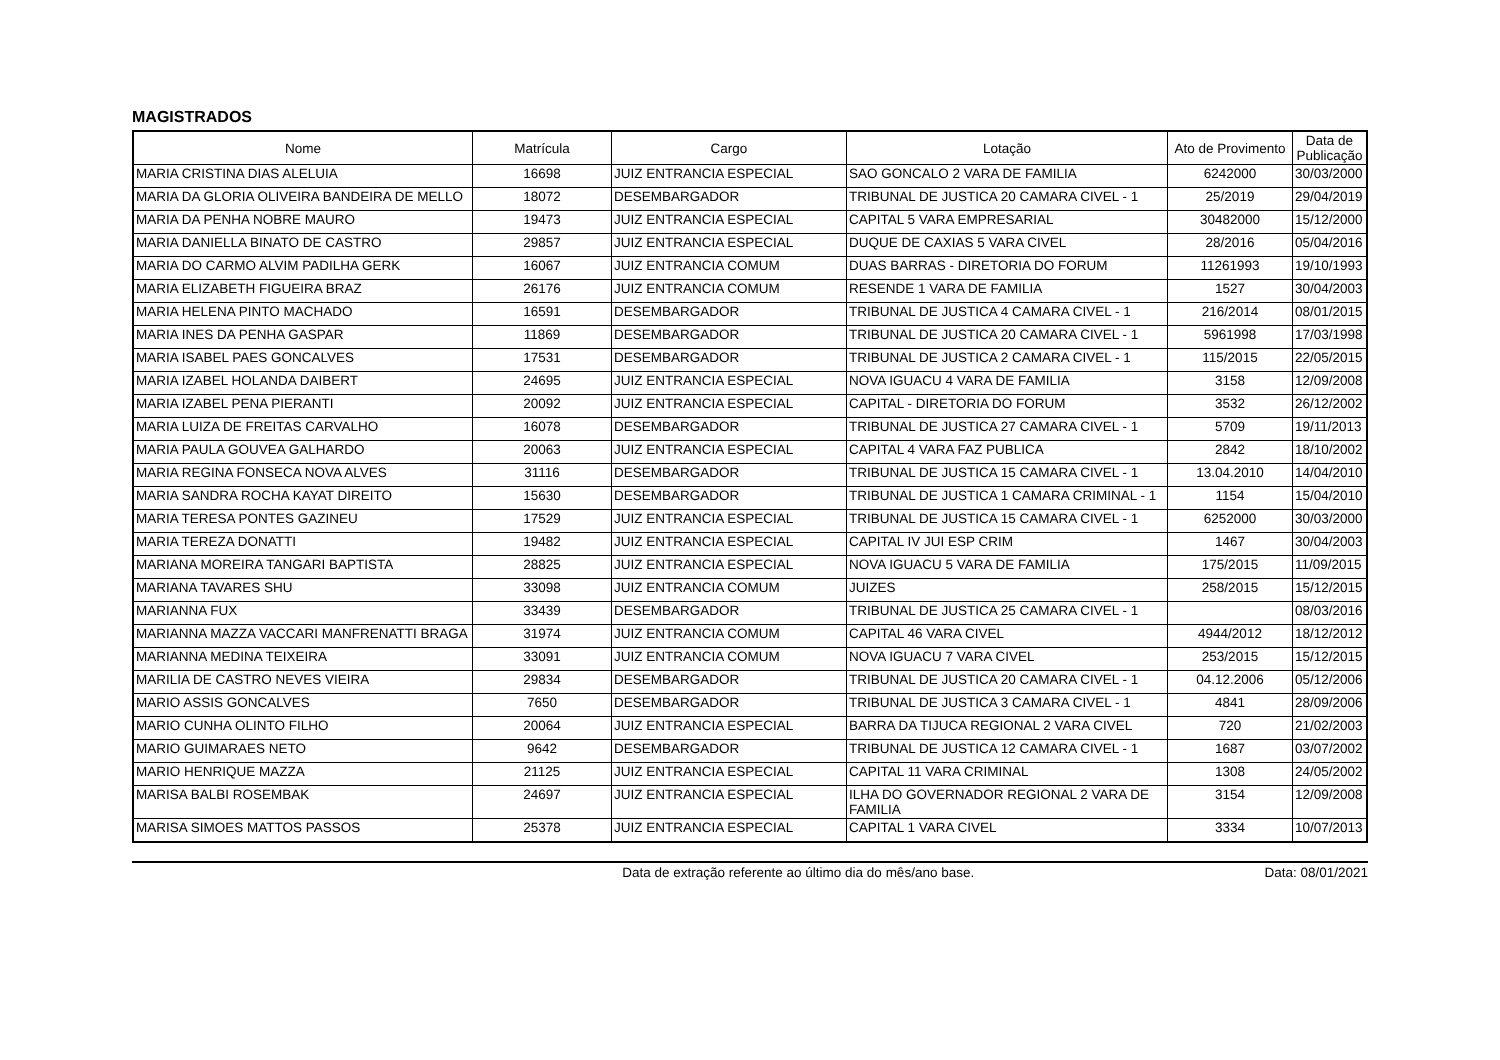MAGISTRADOS
| Nome | Matrícula | Cargo | Lotação | Ato de Provimento | Data de Publicação |
| --- | --- | --- | --- | --- | --- |
| MARIA CRISTINA DIAS ALELUIA | 16698 | JUIZ ENTRANCIA ESPECIAL | SAO GONCALO 2 VARA DE FAMILIA | 6242000 | 30/03/2000 |
| MARIA DA GLORIA OLIVEIRA BANDEIRA DE MELLO | 18072 | DESEMBARGADOR | TRIBUNAL DE JUSTICA 20 CAMARA CIVEL - 1 | 25/2019 | 29/04/2019 |
| MARIA DA PENHA NOBRE MAURO | 19473 | JUIZ ENTRANCIA ESPECIAL | CAPITAL 5 VARA EMPRESARIAL | 30482000 | 15/12/2000 |
| MARIA DANIELLA BINATO DE CASTRO | 29857 | JUIZ ENTRANCIA ESPECIAL | DUQUE DE CAXIAS 5 VARA CIVEL | 28/2016 | 05/04/2016 |
| MARIA DO CARMO ALVIM PADILHA GERK | 16067 | JUIZ ENTRANCIA COMUM | DUAS BARRAS - DIRETORIA DO FORUM | 11261993 | 19/10/1993 |
| MARIA ELIZABETH FIGUEIRA BRAZ | 26176 | JUIZ ENTRANCIA COMUM | RESENDE 1 VARA DE FAMILIA | 1527 | 30/04/2003 |
| MARIA HELENA PINTO MACHADO | 16591 | DESEMBARGADOR | TRIBUNAL DE JUSTICA 4 CAMARA CIVEL - 1 | 216/2014 | 08/01/2015 |
| MARIA INES DA PENHA GASPAR | 11869 | DESEMBARGADOR | TRIBUNAL DE JUSTICA 20 CAMARA CIVEL - 1 | 5961998 | 17/03/1998 |
| MARIA ISABEL PAES GONCALVES | 17531 | DESEMBARGADOR | TRIBUNAL DE JUSTICA 2 CAMARA CIVEL - 1 | 115/2015 | 22/05/2015 |
| MARIA IZABEL HOLANDA DAIBERT | 24695 | JUIZ ENTRANCIA ESPECIAL | NOVA IGUACU 4 VARA DE FAMILIA | 3158 | 12/09/2008 |
| MARIA IZABEL PENA PIERANTI | 20092 | JUIZ ENTRANCIA ESPECIAL | CAPITAL - DIRETORIA DO FORUM | 3532 | 26/12/2002 |
| MARIA LUIZA DE FREITAS CARVALHO | 16078 | DESEMBARGADOR | TRIBUNAL DE JUSTICA 27 CAMARA CIVEL - 1 | 5709 | 19/11/2013 |
| MARIA PAULA GOUVEA GALHARDO | 20063 | JUIZ ENTRANCIA ESPECIAL | CAPITAL 4 VARA FAZ PUBLICA | 2842 | 18/10/2002 |
| MARIA REGINA FONSECA NOVA ALVES | 31116 | DESEMBARGADOR | TRIBUNAL DE JUSTICA 15 CAMARA CIVEL - 1 | 13.04.2010 | 14/04/2010 |
| MARIA SANDRA ROCHA KAYAT DIREITO | 15630 | DESEMBARGADOR | TRIBUNAL DE JUSTICA 1 CAMARA CRIMINAL - 1 | 1154 | 15/04/2010 |
| MARIA TERESA PONTES GAZINEU | 17529 | JUIZ ENTRANCIA ESPECIAL | TRIBUNAL DE JUSTICA 15 CAMARA CIVEL - 1 | 6252000 | 30/03/2000 |
| MARIA TEREZA DONATTI | 19482 | JUIZ ENTRANCIA ESPECIAL | CAPITAL IV JUI ESP CRIM | 1467 | 30/04/2003 |
| MARIANA MOREIRA TANGARI BAPTISTA | 28825 | JUIZ ENTRANCIA ESPECIAL | NOVA IGUACU 5 VARA DE FAMILIA | 175/2015 | 11/09/2015 |
| MARIANA TAVARES SHU | 33098 | JUIZ ENTRANCIA COMUM | JUIZES | 258/2015 | 15/12/2015 |
| MARIANNA FUX | 33439 | DESEMBARGADOR | TRIBUNAL DE JUSTICA 25 CAMARA CIVEL - 1 | | 08/03/2016 |
| MARIANNA MAZZA VACCARI MANFRENATTI BRAGA | 31974 | JUIZ ENTRANCIA COMUM | CAPITAL 46 VARA CIVEL | 4944/2012 | 18/12/2012 |
| MARIANNA MEDINA TEIXEIRA | 33091 | JUIZ ENTRANCIA COMUM | NOVA IGUACU 7 VARA CIVEL | 253/2015 | 15/12/2015 |
| MARILIA DE CASTRO NEVES VIEIRA | 29834 | DESEMBARGADOR | TRIBUNAL DE JUSTICA 20 CAMARA CIVEL - 1 | 04.12.2006 | 05/12/2006 |
| MARIO ASSIS GONCALVES | 7650 | DESEMBARGADOR | TRIBUNAL DE JUSTICA 3 CAMARA CIVEL - 1 | 4841 | 28/09/2006 |
| MARIO CUNHA OLINTO FILHO | 20064 | JUIZ ENTRANCIA ESPECIAL | BARRA DA TIJUCA REGIONAL 2 VARA CIVEL | 720 | 21/02/2003 |
| MARIO GUIMARAES NETO | 9642 | DESEMBARGADOR | TRIBUNAL DE JUSTICA 12 CAMARA CIVEL - 1 | 1687 | 03/07/2002 |
| MARIO HENRIQUE MAZZA | 21125 | JUIZ ENTRANCIA ESPECIAL | CAPITAL 11 VARA CRIMINAL | 1308 | 24/05/2002 |
| MARISA BALBI ROSEMBAK | 24697 | JUIZ ENTRANCIA ESPECIAL | ILHA DO GOVERNADOR REGIONAL 2 VARA DE FAMILIA | 3154 | 12/09/2008 |
| MARISA SIMOES MATTOS PASSOS | 25378 | JUIZ ENTRANCIA ESPECIAL | CAPITAL 1 VARA CIVEL | 3334 | 10/07/2013 |
Data de extração referente ao último dia do mês/ano base. Data: 08/01/2021